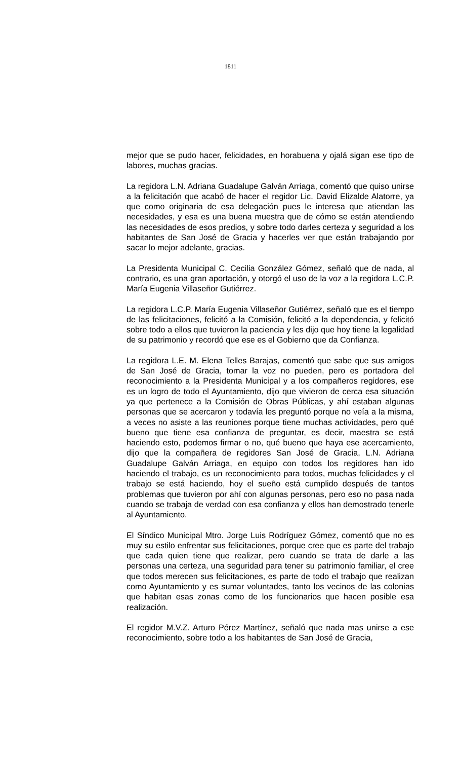1811
mejor que se pudo hacer, felicidades, en horabuena y ojalá sigan ese tipo de labores, muchas gracias.
La regidora L.N. Adriana Guadalupe Galván Arriaga, comentó que quiso unirse a la felicitación que acabó de hacer el regidor Lic. David Elizalde Alatorre, ya que como originaria de esa delegación pues le interesa que atiendan las necesidades, y esa es una buena muestra que de cómo se están atendiendo las necesidades de esos predios, y sobre todo darles certeza y seguridad a los habitantes de San José de Gracia y hacerles ver que están trabajando por sacar lo mejor adelante, gracias.
La Presidenta Municipal C. Cecilia González Gómez, señaló que de nada, al contrario, es una gran aportación, y otorgó el uso de la voz a la regidora L.C.P. María Eugenia Villaseñor Gutiérrez.
La regidora L.C.P. María Eugenia Villaseñor Gutiérrez, señaló que es el tiempo de las felicitaciones, felicitó a la Comisión, felicitó a la dependencia, y felicitó sobre todo a ellos que tuvieron la paciencia y les dijo que hoy tiene la legalidad de su patrimonio y recordó que ese es el Gobierno que da Confianza.
La regidora L.E. M. Elena Telles Barajas, comentó que sabe que sus amigos de San José de Gracia, tomar la voz no pueden, pero es portadora del reconocimiento a la Presidenta Municipal y a los compañeros regidores, ese es un logro de todo el Ayuntamiento, dijo que vivieron de cerca esa situación ya que pertenece a la Comisión de Obras Públicas, y ahí estaban algunas personas que se acercaron y todavía les preguntó porque no veía a la misma, a veces no asiste a las reuniones porque tiene muchas actividades, pero qué bueno que tiene esa confianza de preguntar, es decir, maestra se está haciendo esto, podemos firmar o no, qué bueno que haya ese acercamiento, dijo que la compañera de regidores San José de Gracia, L.N. Adriana Guadalupe Galván Arriaga, en equipo con todos los regidores han ido haciendo el trabajo, es un reconocimiento para todos, muchas felicidades y el trabajo se está haciendo, hoy el sueño está cumplido después de tantos problemas que tuvieron por ahí con algunas personas, pero eso no pasa nada cuando se trabaja de verdad con esa confianza y ellos han demostrado tenerle al Ayuntamiento.
El Síndico Municipal Mtro. Jorge Luis Rodríguez Gómez, comentó que no es muy su estilo enfrentar sus felicitaciones, porque cree que es parte del trabajo que cada quien tiene que realizar, pero cuando se trata de darle a las personas una certeza, una seguridad para tener su patrimonio familiar, el cree que todos merecen sus felicitaciones, es parte de todo el trabajo que realizan como Ayuntamiento y es sumar voluntades, tanto los vecinos de las colonias que habitan esas zonas como de los funcionarios que hacen posible esa realización.
El regidor M.V.Z. Arturo Pérez Martínez, señaló que nada mas unirse a ese reconocimiento, sobre todo a los habitantes de San José de Gracia,